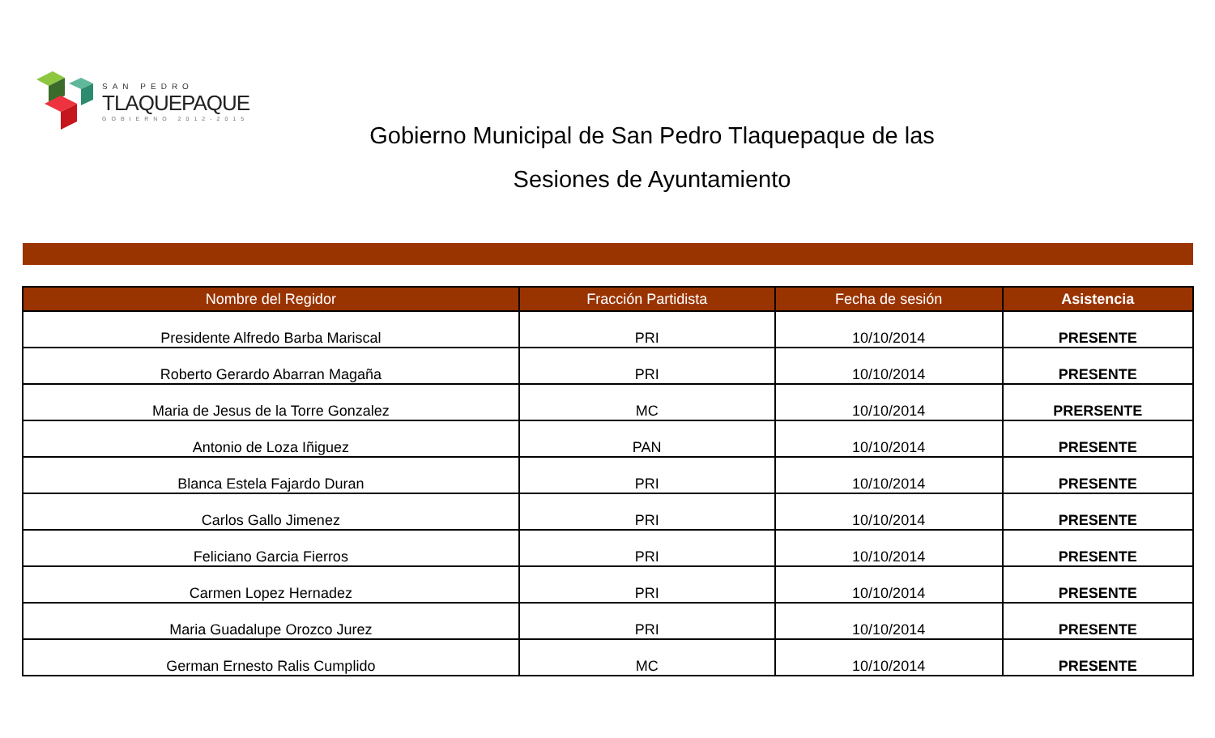SAN PEDRO
TLAQUEPAQUE
GOBIERNO 2012-2015
Gobierno Municipal de San Pedro Tlaquepaque de las
Sesiones de Ayuntamiento
| Nombre del Regidor | Fracción Partidista | Fecha de sesión | Asistencia |
| --- | --- | --- | --- |
| Presidente Alfredo Barba Mariscal | PRI | 10/10/2014 | PRESENTE |
| Roberto Gerardo Abarran Magaña | PRI | 10/10/2014 | PRESENTE |
| Maria de Jesus de la Torre Gonzalez | MC | 10/10/2014 | PRERSENTE |
| Antonio de Loza Iñiguez | PAN | 10/10/2014 | PRESENTE |
| Blanca Estela Fajardo Duran | PRI | 10/10/2014 | PRESENTE |
| Carlos Gallo Jimenez | PRI | 10/10/2014 | PRESENTE |
| Feliciano Garcia Fierros | PRI | 10/10/2014 | PRESENTE |
| Carmen Lopez Hernadez | PRI | 10/10/2014 | PRESENTE |
| Maria Guadalupe Orozco Jurez | PRI | 10/10/2014 | PRESENTE |
| German Ernesto Ralis Cumplido | MC | 10/10/2014 | PRESENTE |